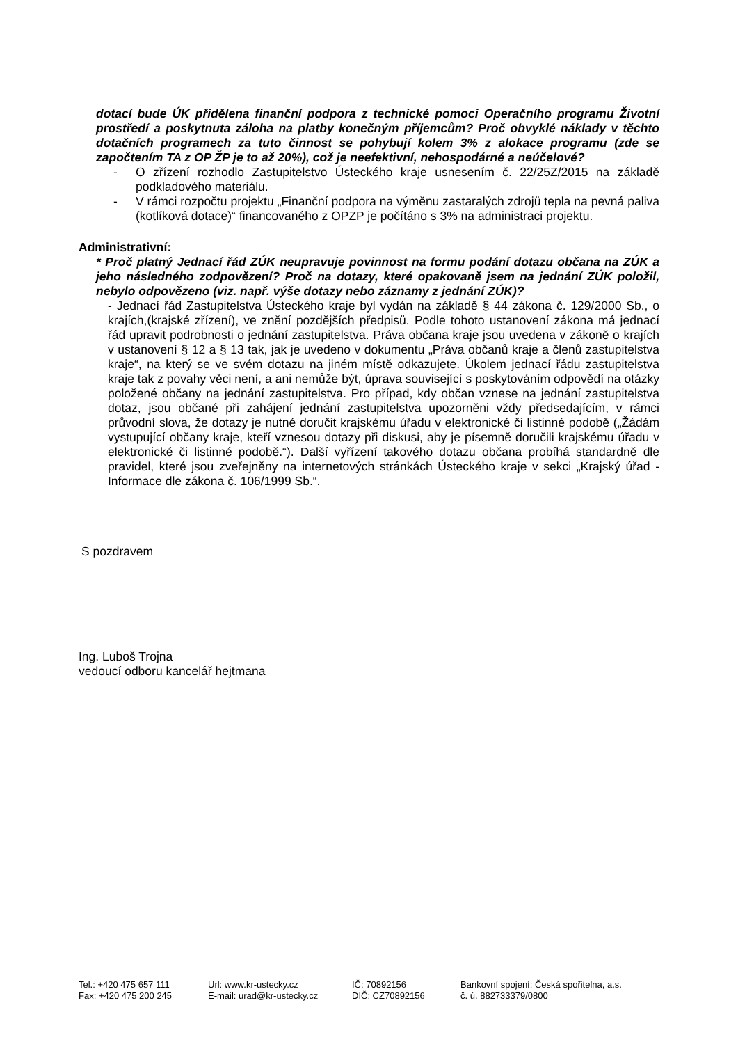dotací bude ÚK přidělena finanční podpora z technické pomoci Operačního programu Životní prostředí a poskytnuta záloha na platby konečným příjemcům? Proč obvyklé náklady v těchto dotačních programech za tuto činnost se pohybují kolem 3% z alokace programu (zde se započtením TA z OP ŽP je to až 20%), což je neefektivní, nehospodárné a neúčelové?
- O zřízení rozhodlo Zastupitelstvo Ústeckého kraje usnesením č. 22/25Z/2015 na základě podkladového materiálu.
- V rámci rozpočtu projektu „Finanční podpora na výměnu zastaralých zdrojů tepla na pevná paliva (kotlíková dotace)“ financovaného z OPZP je počítáno s 3% na administraci projektu.
Administrativní:
* Proč platný Jednací řád ZÚK neupravuje povinnost na formu podání dotazu občana na ZÚK a jeho následného zodpovězení? Proč na dotazy, které opakovaně jsem na jednání ZÚK položil, nebylo odpovězeno (viz. např. výše dotazy nebo záznamy z jednání ZÚK)?
- Jednací řád Zastupitelstva Ústeckého kraje byl vydán na základě § 44 zákona č. 129/2000 Sb., o krajích,(krajské zřízení), ve znění pozdějších předpisů. Podle tohoto ustanovení zákona má jednací řád upravit podrobnosti o jednání zastupitelstva. Práva občana kraje jsou uvedena v zákoně o krajích v ustanovení § 12 a § 13 tak, jak je uvedeno v dokumentu „Práva občanů kraje a členů zastupitelstva kraje“, na který se ve svém dotazu na jiném místě odkazujete. Úkolem jednací řádu zastupitelstva kraje tak z povahy věci není, a ani nemůže být, úprava související s poskytováním odpovědí na otázky položené občany na jednání zastupitelstva. Pro případ, kdy občan vznese na jednání zastupitelstva dotaz, jsou občané při zahájení jednání zastupitelstva upozorněni vždy předsedajícím, v rámci průvodní slova, že dotazy je nutné doručit krajskému úřadu v elektronické či listinné podobě („Žádám vystupující občany kraje, kteří vznesou dotazy při diskusi, aby je písemně doručili krajskému úřadu v elektronické či listinné podobě.“). Další vyřízení takového dotazu občana probíhá standardně dle pravidel, které jsou zveřejněny na internetových stránkách Ústeckého kraje v sekci „Krajský úřad - Informace dle zákona č. 106/1999 Sb.“.
S pozdravem
Ing. Luboš Trojna
vedoucí odboru kancelář hejtmana
Tel.: +420 475 657 111
Fax: +420 475 200 245
Url: www.kr-ustecky.cz
E-mail: urad@kr-ustecky.cz
IČ: 70892156
DIČ: CZ70892156
Bankovní spojení: Česká spořitelna, a.s.
č. ú. 882733379/0800